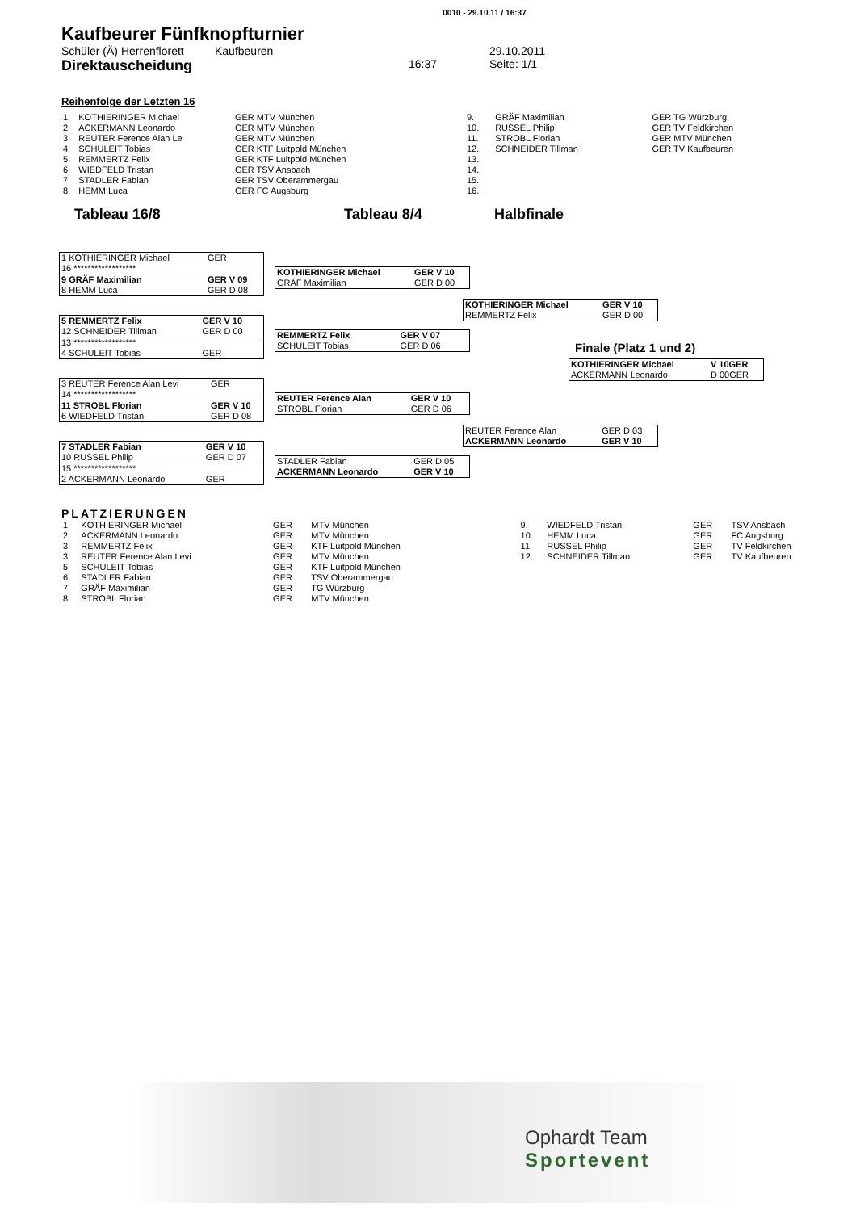0010 - 29.10.11 / 16:37
Kaufbeurer Fünfknopfturnier
Schüler (Ä) Herrenflorett Kaufbeuren 29.10.2011
Direktauscheidung 16:37 Seite: 1/1
Reihenfolge der Letzten 16
| 1. | KOTHIERINGER Michael | GER MTV München |
| 2. | ACKERMANN Leonardo | GER MTV München |
| 3. | REUTER Ference Alan Le | GER MTV München |
| 4. | SCHULEIT Tobias | GER KTF Luitpold München |
| 5. | REMMERTZ Felix | GER KTF Luitpold München |
| 6. | WIEDFELD Tristan | GER TSV Ansbach |
| 7. | STADLER Fabian | GER TSV Oberammergau |
| 8. | HEMM Luca | GER FC Augsburg |
| 9. | GRÄF Maximilian | GER TG Würzburg |
| 10. | RUSSEL Philip | GER TV Feldkirchen |
| 11. | STROBL Florian | GER MTV München |
| 12. | SCHNEIDER Tillman | GER TV Kaufbeuren |
| 13. | | |
| 14. | | |
| 15. | | |
| 16. | | |
Tableau 16/8 Tableau 8/4 Halbfinale
| 1 KOTHIERINGER Michael | GER |
| 16 ****************** | |
| 9 GRÄF Maximilian | GER V 09 |
| 8 HEMM Luca | GER D 08 |
| 5 REMMERTZ Felix | GER V 10 |
| 12 SCHNEIDER Tillman | GER D 00 |
| 13 ****************** | |
| 4 SCHULEIT Tobias | GER |
| 3 REUTER Ference Alan Levi | GER |
| 14 ****************** | |
| 11 STROBL Florian | GER V 10 |
| 6 WIEDFELD Tristan | GER D 08 |
| 7 STADLER Fabian | GER V 10 |
| 10 RUSSEL Philip | GER D 07 |
| 15 ****************** | |
| 2 ACKERMANN Leonardo | GER |
| KOTHIERINGER Michael | GER V 10 |
| GRÄF Maximilian | GER D 00 |
| REMMERTZ Felix | GER V 07 |
| SCHULEIT Tobias | GER D 06 |
| REUTER Ference Alan | GER V 10 |
| STROBL Florian | GER D 06 |
| STADLER Fabian | GER D 05 |
| ACKERMANN Leonardo | GER V 10 |
| KOTHIERINGER Michael | GER V 10 |
| REMMERTZ Felix | GER D 00 |
| REUTER Ference Alan | GER D 03 |
| ACKERMANN Leonardo | GER V 10 |
Finale (Platz 1 und 2)
| KOTHIERINGER Michael | V 10GER |
| ACKERMANN Leonardo | D 00GER |
PLATZIERUNGEN
| 1. | KOTHIERINGER Michael | GER | MTV München |
| 2. | ACKERMANN Leonardo | GER | MTV München |
| 3. | REMMERTZ Felix | GER | KTF Luitpold München |
| 3. | REUTER Ference Alan Levi | GER | MTV München |
| 5. | SCHULEIT Tobias | GER | KTF Luitpold München |
| 6. | STADLER Fabian | GER | TSV Oberammergau |
| 7. | GRÄF Maximilian | GER | TG Würzburg |
| 8. | STROBL Florian | GER | MTV München |
| 9. | WIEDFELD Tristan | GER | TSV Ansbach |
| 10. | HEMM Luca | GER | FC Augsburg |
| 11. | RUSSEL Philip | GER | TV Feldkirchen |
| 12. | SCHNEIDER Tillman | GER | TV Kaufbeuren |
Ophardt Team
Sportevent